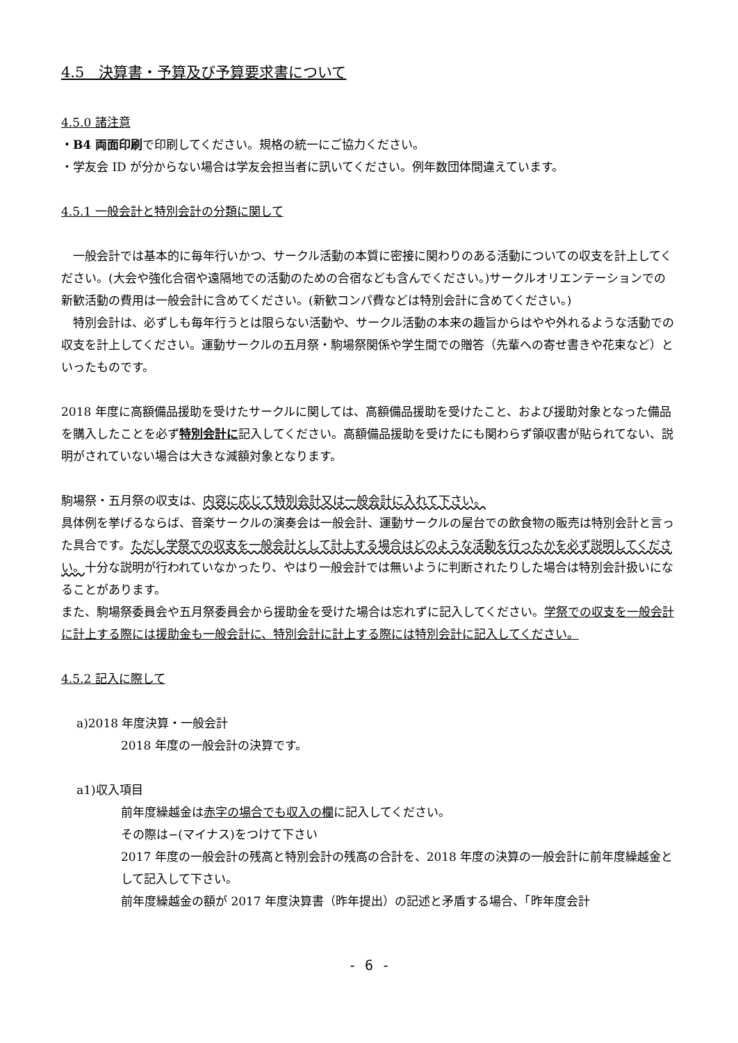4.5　決算書・予算及び予算要求書について
4.5.0 諸注意
・B4 両面印刷で印刷してください。規格の統一にご協力ください。
・学友会 ID が分からない場合は学友会担当者に訊いてください。例年数団体間違えています。
4.5.1 一般会計と特別会計の分類に関して
　一般会計では基本的に毎年行いかつ、サークル活動の本質に密接に関わりのある活動についての収支を計上してください。(大会や強化合宿や遠隔地での活動のための合宿なども含んでください。)サークルオリエンテーションでの新歓活動の費用は一般会計に含めてください。(新歓コンパ費などは特別会計に含めてください。)
　特別会計は、必ずしも毎年行うとは限らない活動や、サークル活動の本来の趣旨からはやや外れるような活動での収支を計上してください。運動サークルの五月祭・駒場祭関係や学生間での贈答（先輩への寄せ書きや花束など）といったものです。
2018 年度に高額備品援助を受けたサークルに関しては、高額備品援助を受けたこと、および援助対象となった備品を購入したことを必ず特別会計に記入してください。高額備品援助を受けたにも関わらず領収書が貼られてない、説明がされていない場合は大きな減額対象となります。
駒場祭・五月祭の収支は、内容に応じて特別会計又は一般会計に入れて下さい。
具体例を挙げるならば、音楽サークルの演奏会は一般会計、運動サークルの屋台での飲食物の販売は特別会計と言った具合です。ただし学祭での収支を一般会計として計上する場合はどのような活動を行ったかを必ず説明してください。十分な説明が行われていなかったり、やはり一般会計では無いように判断されたりした場合は特別会計扱いになることがあります。
また、駒場祭委員会や五月祭委員会から援助金を受けた場合は忘れずに記入してください。学祭での収支を一般会計に計上する際には援助金も一般会計に、特別会計に計上する際には特別会計に記入してください。
4.5.2 記入に際して
a)2018 年度決算・一般会計
2018 年度の一般会計の決算です。
a1)収入項目
前年度繰越金は赤字の場合でも収入の欄に記入してください。
その際は−(マイナス)をつけて下さい
2017 年度の一般会計の残高と特別会計の残高の合計を、2018 年度の決算の一般会計に前年度繰越金として記入して下さい。
前年度繰越金の額が 2017 年度決算書（昨年提出）の記述と矛盾する場合、「昨年度会計
- 6 -